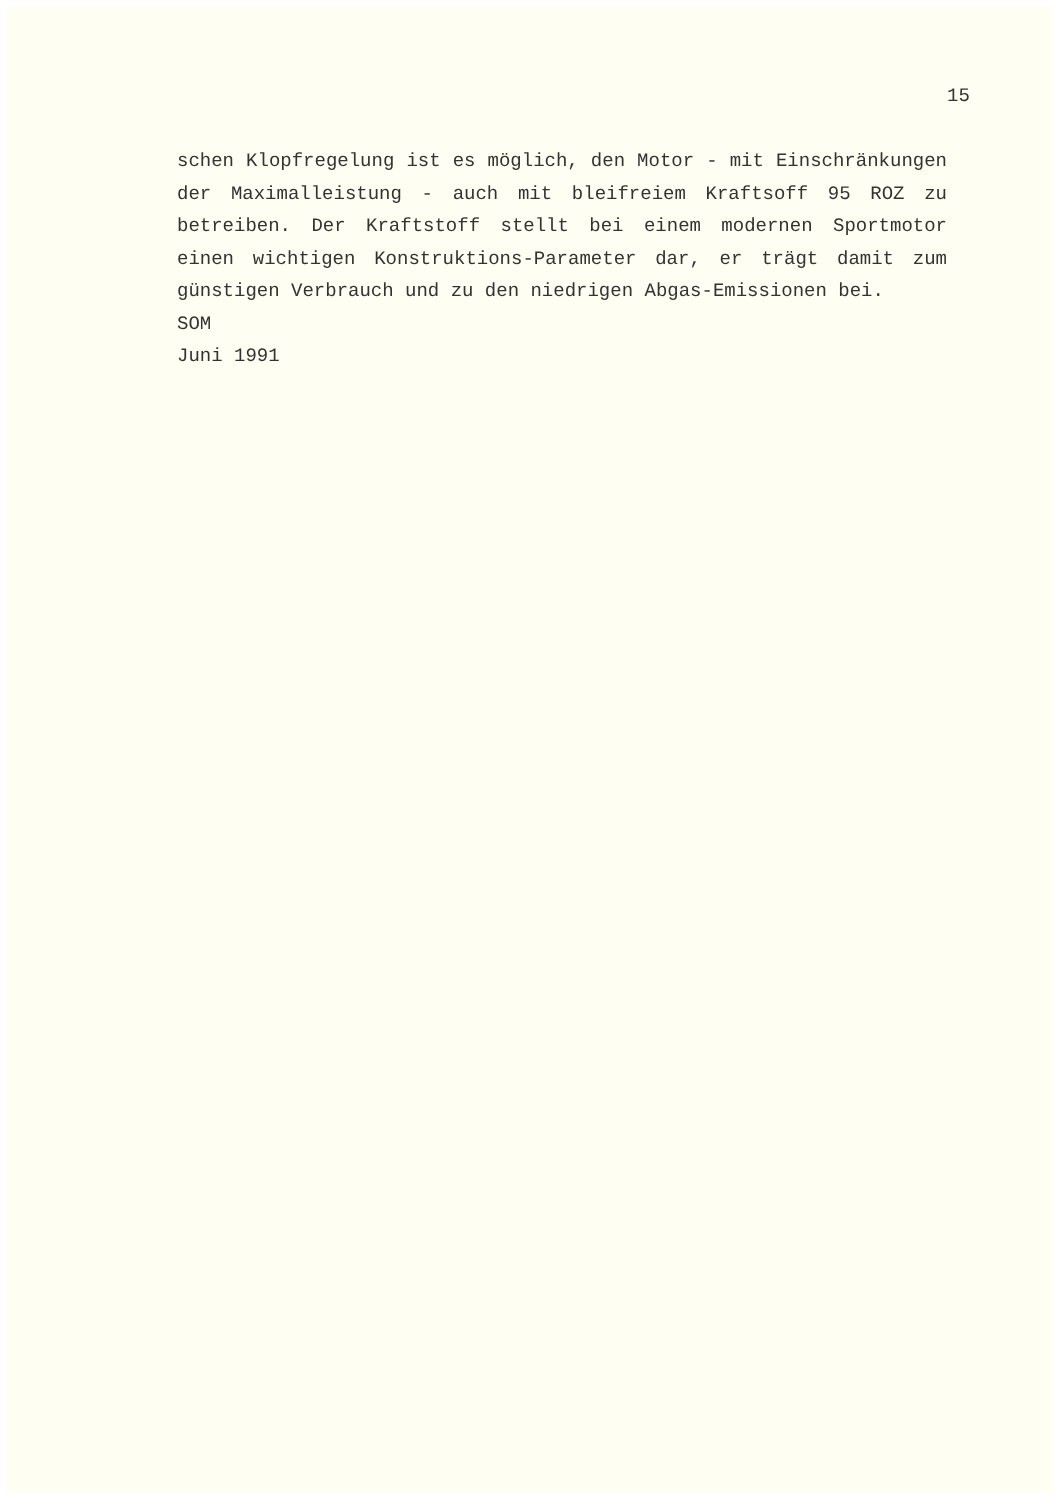15
schen Klopfregelung ist es möglich, den Motor - mit Ein­schränkungen der Maximalleistung - auch mit bleifreiem Kraftsoff 95 ROZ zu betreiben. Der Kraftstoff stellt bei einem modernen Sportmotor einen wichtigen Konstruktions-Pa­rameter dar, er trägt damit zum günstigen Verbrauch und zu den niedrigen Abgas-Emissionen bei.
SOM
Juni 1991